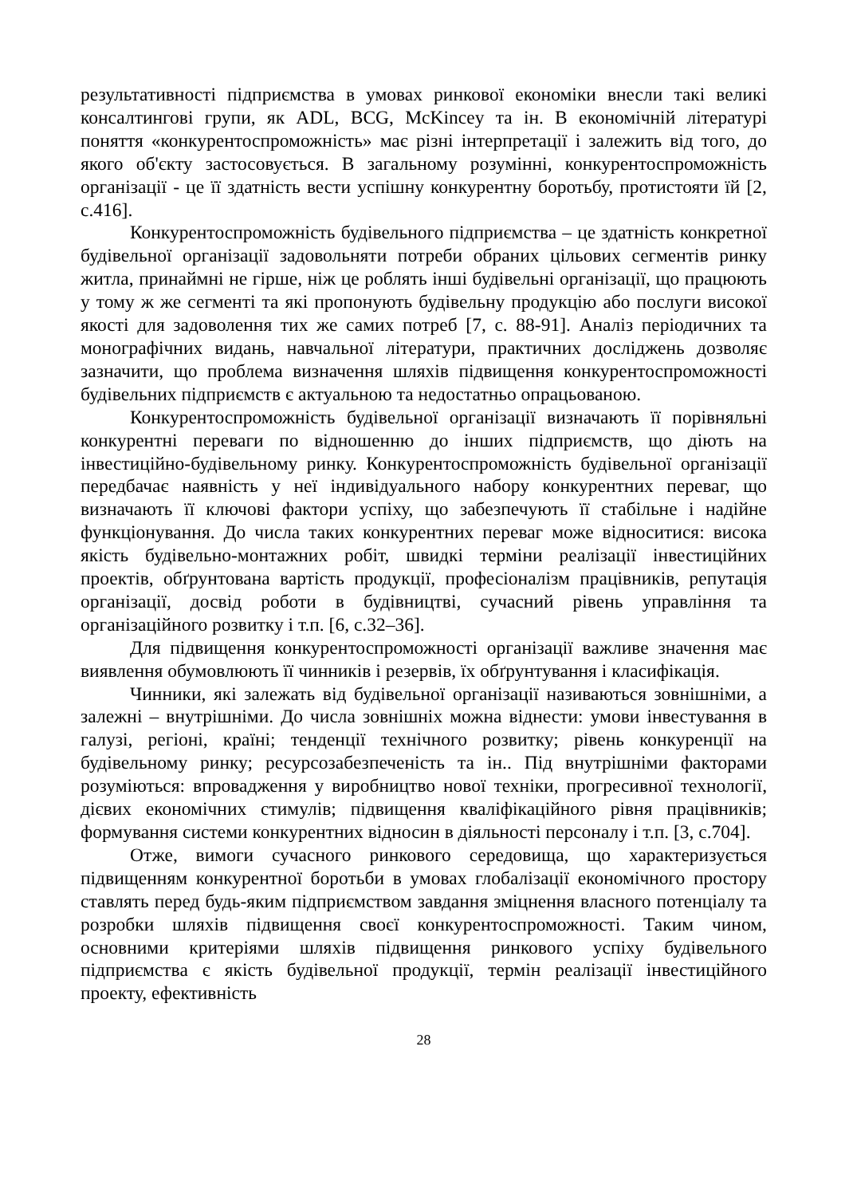результативності підприємства в умовах ринкової економіки внесли такі великі консалтингові групи, як ADL, BCG, McKincey та ін. В економічній літературі поняття «конкурентоспроможність» має різні інтерпретації і залежить від того, до якого об'єкту застосовується. В загальному розумінні, конкурентоспроможність організації - це її здатність вести успішну конкурентну боротьбу, протистояти їй [2, с.416].
Конкурентоспроможність будівельного підприємства – це здатність конкретної будівельної організації задовольняти потреби обраних цільових сегментів ринку житла, принаймні не гірше, ніж це роблять інші будівельні організації, що працюють у тому ж же сегменті та які пропонують будівельну продукцію або послуги високої якості для задоволення тих же самих потреб [7, с. 88-91]. Аналіз періодичних та монографічних видань, навчальної літератури, практичних досліджень дозволяє зазначити, що проблема визначення шляхів підвищення конкурентоспроможності будівельних підприємств є актуальною та недостатньо опрацьованою.
Конкурентоспроможність будівельної організації визначають її порівняльні конкурентні переваги по відношенню до інших підприємств, що діють на інвестиційно-будівельному ринку. Конкурентоспроможність будівельної організації передбачає наявність у неї індивідуального набору конкурентних переваг, що визначають її ключові фактори успіху, що забезпечують її стабільне і надійне функціонування. До числа таких конкурентних переваг може відноситися: висока якість будівельно-монтажних робіт, швидкі терміни реалізації інвестиційних проектів, обґрунтована вартість продукції, професіоналізм працівників, репутація організації, досвід роботи в будівництві, сучасний рівень управління та організаційного розвитку і т.п. [6, с.32–36].
Для підвищення конкурентоспроможності організації важливе значення має виявлення обумовлюють її чинників і резервів, їх обґрунтування і класифікація.
Чинники, які залежать від будівельної організації називаються зовнішніми, а залежні – внутрішніми. До числа зовнішніх можна віднести: умови інвестування в галузі, регіоні, країні; тенденції технічного розвитку; рівень конкуренції на будівельному ринку; ресурсозабезпеченість та ін.. Під внутрішніми факторами розуміються: впровадження у виробництво нової техніки, прогресивної технології, дієвих економічних стимулів; підвищення кваліфікаційного рівня працівників; формування системи конкурентних відносин в діяльності персоналу і т.п. [3, с.704].
Отже, вимоги сучасного ринкового середовища, що характеризується підвищенням конкурентної боротьби в умовах глобалізації економічного простору ставлять перед будь-яким підприємством завдання зміцнення власного потенціалу та розробки шляхів підвищення своєї конкурентоспроможності. Таким чином, основними критеріями шляхів підвищення ринкового успіху будівельного підприємства є якість будівельної продукції, термін реалізації інвестиційного проекту, ефективність
28